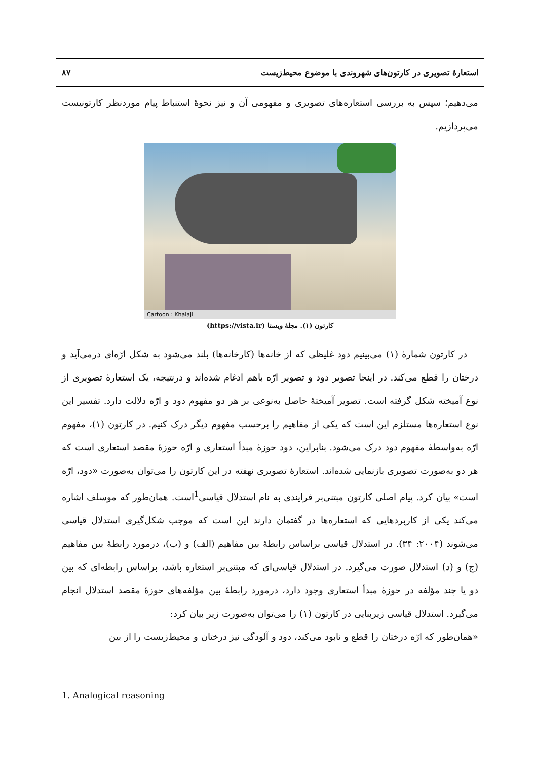استعارهٔ تصویری در کارتون‌های شهروندی با موضوع محیط‌زیست ۸۷
می‌دهیم؛ سپس به بررسی استعاره‌های تصویری و مفهومی آن و نیز نحوهٔ استنباط پیام موردنظر کارتونیست می‌پردازیم.
Cartoon : Khalaji
کارتون (۱). مجلهٔ ویستا (https://vista.ir)
در کارتون شمارهٔ (۱) می‌بینیم دود غلیظی که از خانه‌ها (کارخانه‌ها) بلند می‌شود به شکل ارّه‌ای درمی‌آید و درختان را قطع می‌کند. در اینجا تصویر دود و تصویر ارّه باهم ادغام شده‌اند و درنتیجه، یک استعارهٔ تصویری از نوع آمیخته شکل گرفته است. تصویر آمیختهٔ حاصل به‌نوعی بر هر دو مفهوم دود و ارّه دلالت دارد. تفسیر این نوع استعاره‌ها مستلزم این است که یکی از مفاهیم را برحسب مفهوم دیگر درک کنیم. در کارتون (۱)، مفهوم ارّه به‌واسطهٔ مفهوم دود درک می‌شود. بنابراین، دود حوزهٔ مبدأ استعاری و ارّه حوزهٔ مقصد استعاری است که هر دو به‌صورت تصویری بازنمایی شده‌اند. استعارهٔ تصویری نهفته در این کارتون را می‌توان به‌صورت «دود، ارّه است» بیان کرد. پیام اصلی کارتون مبتنی‌بر فرایندی به نام استدلال قیاسی<sup>1</sup>است. همان‌طور که موسلف اشاره می‌کند یکی از کاربردهایی که استعاره‌ها در گفتمان دارند این است که موجب شکل‌گیری استدلال قیاسی می‌شوند (۲۰۰۴: ۳۴). در استدلال قیاسی براساس رابطهٔ بین مفاهیم (الف) و (ب)، درمورد رابطهٔ بین مفاهیم (ج) و (د) استدلال صورت می‌گیرد. در استدلال قیاسی‌ای که مبتنی‌بر استعاره باشد، براساس رابطه‌ای که بین دو یا چند مؤلفه در حوزهٔ مبدأ استعاری وجود دارد، درمورد رابطهٔ بین مؤلفه‌های حوزهٔ مقصد استدلال انجام می‌گیرد. استدلال قیاسی زیربنایی در کارتون (۱) را می‌توان به‌صورت زیر بیان کرد:
«همان‌طور که ارّه درختان را قطع و نابود می‌کند، دود و آلودگی نیز درختان و محیط‌زیست را از بین
1. Analogical reasoning